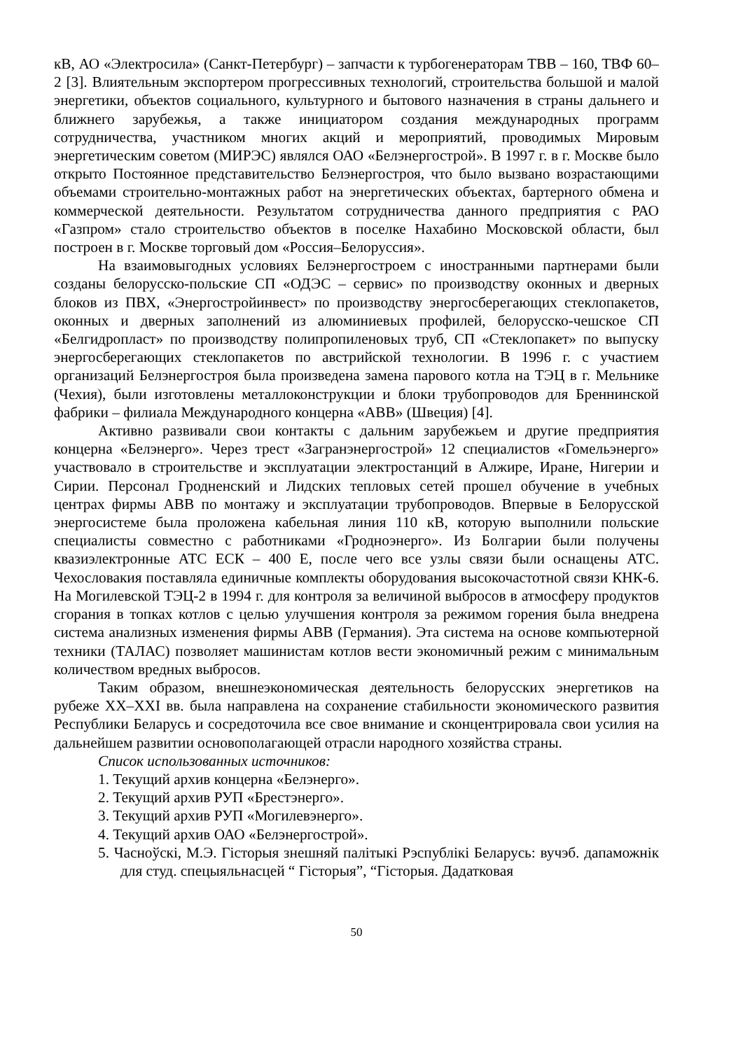кВ, АО «Электросила» (Санкт-Петербург) – запчасти к турбогенераторам ТВВ – 160, ТВФ 60–2 [3]. Влиятельным экспортером прогрессивных технологий, строительства большой и малой энергетики, объектов социального, культурного и бытового назначения в страны дальнего и ближнего зарубежья, а также инициатором создания международных программ сотрудничества, участником многих акций и мероприятий, проводимых Мировым энергетическим советом (МИРЭС) являлся ОАО «Белэнергострой». В 1997 г. в г. Москве было открыто Постоянное представительство Белэнергостроя, что было вызвано возрастающими объемами строительно-монтажных работ на энергетических объектах, бартерного обмена и коммерческой деятельности. Результатом сотрудничества данного предприятия с РАО «Газпром» стало строительство объектов в поселке Нахабино Московской области, был построен в г. Москве торговый дом «Россия–Белоруссия».
На взаимовыгодных условиях Белэнергостроем с иностранными партнерами были созданы белорусско-польские СП «ОДЭС – сервис» по производству оконных и дверных блоков из ПВХ, «Энергостройинвест» по производству энергосберегающих стеклопакетов, оконных и дверных заполнений из алюминиевых профилей, белорусско-чешское СП «Белгидропласт» по производству полипропиленовых труб, СП «Стеклопакет» по выпуску энергосберегающих стеклопакетов по австрийской технологии. В 1996 г. с участием организаций Белэнергостроя была произведена замена парового котла на ТЭЦ в г. Мельнике (Чехия), были изготовлены металлоконструкции и блоки трубопроводов для Бреннинской фабрики – филиала Международного концерна «АВВ» (Швеция) [4].
Активно развивали свои контакты с дальним зарубежьем и другие предприятия концерна «Белэнерго». Через трест «Загранэнергострой» 12 специалистов «Гомельэнерго» участвовало в строительстве и эксплуатации электростанций в Алжире, Иране, Нигерии и Сирии. Персонал Гродненский и Лидских тепловых сетей прошел обучение в учебных центрах фирмы АВВ по монтажу и эксплуатации трубопроводов. Впервые в Белорусской энергосистеме была проложена кабельная линия 110 кВ, которую выполнили польские специалисты совместно с работниками «Гродноэнерго». Из Болгарии были получены квазиэлектронные АТС ЕСК – 400 Е, после чего все узлы связи были оснащены АТС. Чехословакия поставляла единичные комплекты оборудования высокочастотной связи КНК-6. На Могилевской ТЭЦ-2 в 1994 г. для контроля за величиной выбросов в атмосферу продуктов сгорания в топках котлов с целью улучшения контроля за режимом горения была внедрена система анализных изменения фирмы АВВ (Германия). Эта система на основе компьютерной техники (ТАЛАС) позволяет машинистам котлов вести экономичный режим с минимальным количеством вредных выбросов.
Таким образом, внешнеэкономическая деятельность белорусских энергетиков на рубеже XX–XXI вв. была направлена на сохранение стабильности экономического развития Республики Беларусь и сосредоточила все свое внимание и сконцентрировала свои усилия на дальнейшем развитии основополагающей отрасли народного хозяйства страны.
Список использованных источников:
1. Текущий архив концерна «Белэнерго».
2. Текущий архив РУП «Брестэнерго».
3. Текущий архив РУП «Могилевэнерго».
4. Текущий архив ОАО «Белэнергострой».
5. Часноўскі, М.Э. Гісторыя знешняй палітыкі Рэспублікі Беларусь: вучэб. дапаможнік для студ. спецыяльнасцей “ Гісторыя”, “Гісторыя. Дадатковая
50